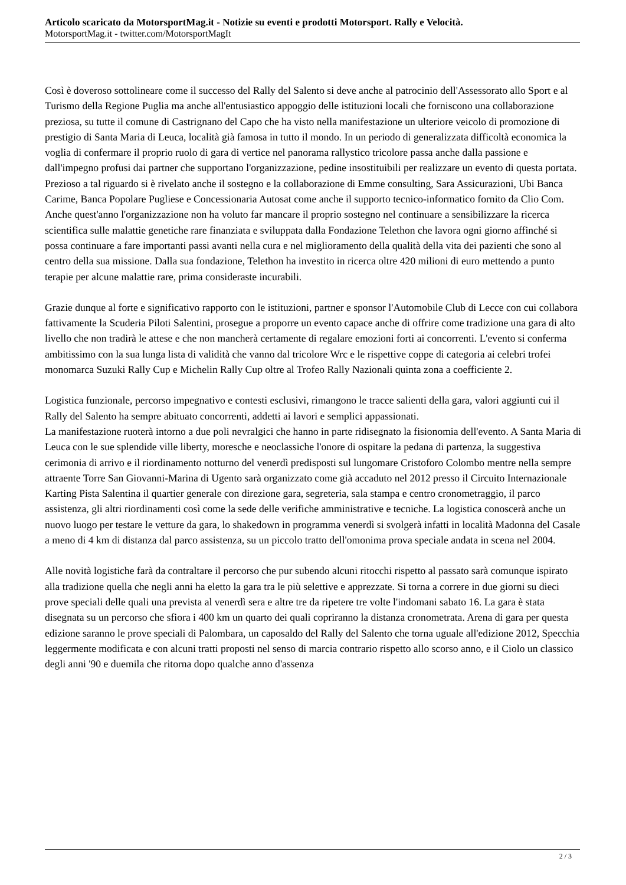Articolo scaricato da MotorsportMag.it - Notizie su eventi e prodotti Motorsport. Rally e Velocità.
MotorsportMag.it - twitter.com/MotorsportMagIt
Così è doveroso sottolineare come il successo del Rally del Salento si deve anche al patrocinio dell'Assessorato allo Sport e al Turismo della Regione Puglia ma anche all'entusiastico appoggio delle istituzioni locali che forniscono una collaborazione preziosa, su tutte il comune di Castrignano del Capo che ha visto nella manifestazione un ulteriore veicolo di promozione di prestigio di Santa Maria di Leuca, località già famosa in tutto il mondo. In un periodo di generalizzata difficoltà economica la voglia di confermare il proprio ruolo di gara di vertice nel panorama rallystico tricolore passa anche dalla passione e dall'impegno profusi dai partner che supportano l'organizzazione, pedine insostituibili per realizzare un evento di questa portata. Prezioso a tal riguardo si è rivelato anche il sostegno e la collaborazione di Emme consulting, Sara Assicurazioni, Ubi Banca Carime, Banca Popolare Pugliese e Concessionaria Autosat come anche il supporto tecnico-informatico fornito da Clio Com. Anche quest'anno l'organizzazione non ha voluto far mancare il proprio sostegno nel continuare a sensibilizzare la ricerca scientifica sulle malattie genetiche rare finanziata e sviluppata dalla Fondazione Telethon che lavora ogni giorno affinché si possa continuare a fare importanti passi avanti nella cura e nel miglioramento della qualità della vita dei pazienti che sono al centro della sua missione. Dalla sua fondazione, Telethon ha investito in ricerca oltre 420 milioni di euro mettendo a punto terapie per alcune malattie rare, prima consideraste incurabili.
Grazie dunque al forte e significativo rapporto con le istituzioni, partner e sponsor l'Automobile Club di Lecce con cui collabora fattivamente la Scuderia Piloti Salentini, prosegue a proporre un evento capace anche di offrire come tradizione una gara di alto livello che non tradirà le attese e che non mancherà certamente di regalare emozioni forti ai concorrenti. L'evento si conferma ambitissimo con la sua lunga lista di validità che vanno dal tricolore Wrc e le rispettive coppe di categoria ai celebri trofei monomarca Suzuki Rally Cup e Michelin Rally Cup oltre al Trofeo Rally Nazionali quinta zona a coefficiente 2.
Logistica funzionale, percorso impegnativo e contesti esclusivi, rimangono le tracce salienti della gara, valori aggiunti cui il Rally del Salento ha sempre abituato concorrenti, addetti ai lavori e semplici appassionati.
La manifestazione ruoterà intorno a due poli nevralgici che hanno in parte ridisegnato la fisionomia dell'evento. A Santa Maria di Leuca con le sue splendide ville liberty, moresche e neoclassiche l'onore di ospitare la pedana di partenza, la suggestiva cerimonia di arrivo e il riordinamento notturno del venerdì predisposti sul lungomare Cristoforo Colombo mentre nella sempre attraente Torre San Giovanni-Marina di Ugento sarà organizzato come già accaduto nel 2012 presso il Circuito Internazionale Karting Pista Salentina il quartier generale con direzione gara, segreteria, sala stampa e centro cronometraggio, il parco assistenza, gli altri riordinamenti così come la sede delle verifiche amministrative e tecniche. La logistica conoscerà anche un nuovo luogo per testare le vetture da gara, lo shakedown in programma venerdì si svolgerà infatti in località Madonna del Casale a meno di 4 km di distanza dal parco assistenza, su un piccolo tratto dell'omonima prova speciale andata in scena nel 2004.
Alle novità logistiche farà da contraltare il percorso che pur subendo alcuni ritocchi rispetto al passato sarà comunque ispirato alla tradizione quella che negli anni ha eletto la gara tra le più selettive e apprezzate. Si torna a correre in due giorni su dieci prove speciali delle quali una prevista al venerdì sera e altre tre da ripetere tre volte l'indomani sabato 16. La gara è stata disegnata su un percorso che sfiora i 400 km un quarto dei quali copriranno la distanza cronometrata. Arena di gara per questa edizione saranno le prove speciali di Palombara, un caposaldo del Rally del Salento che torna uguale all'edizione 2012, Specchia leggermente modificata e con alcuni tratti proposti nel senso di marcia contrario rispetto allo scorso anno, e il Ciolo un classico degli anni '90 e duemila che ritorna dopo qualche anno d'assenza
2 / 3